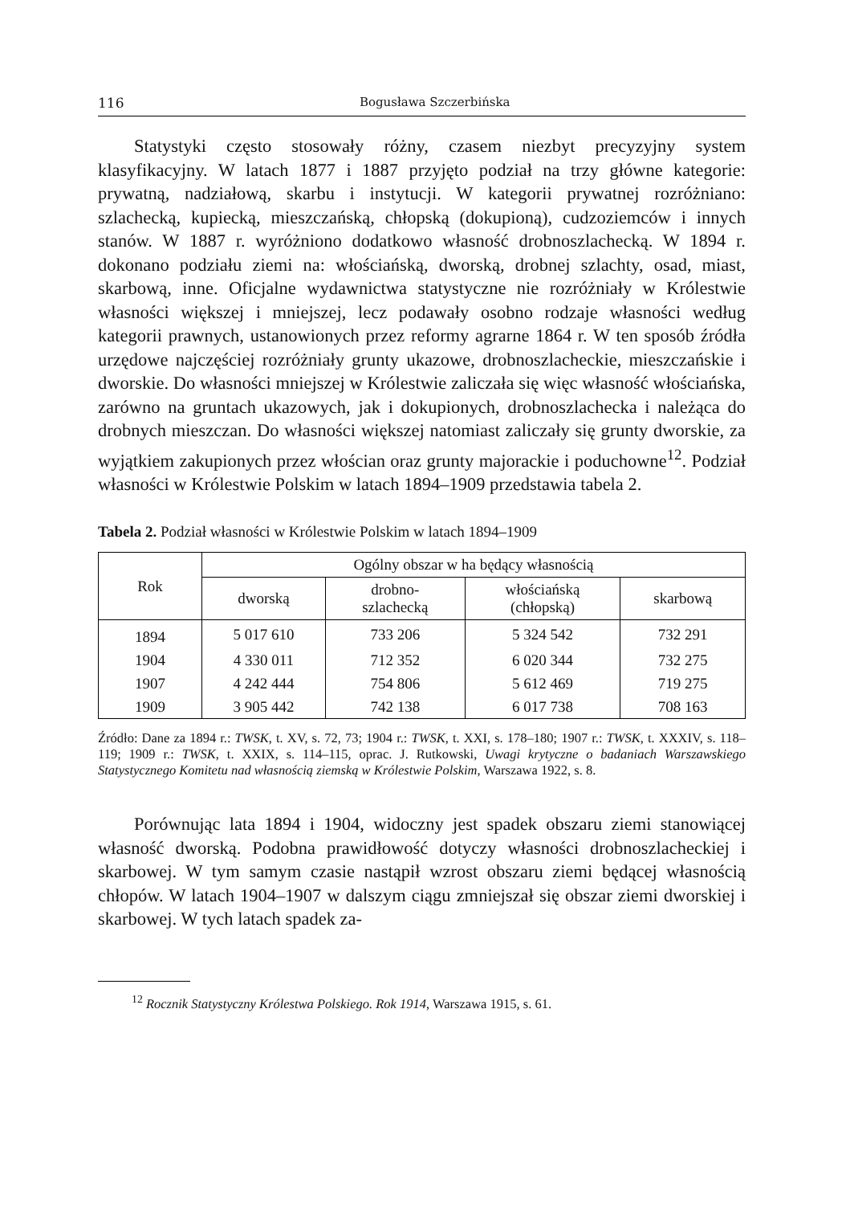116 Bogusława Szczerbińska
Statystyki często stosowały różny, czasem niezbyt precyzyjny system klasyfikacyjny. W latach 1877 i 1887 przyjęto podział na trzy główne kategorie: prywatną, nadziałową, skarbu i instytucji. W kategorii prywatnej rozróżniano: szlachecką, kupiecką, mieszczańską, chłopską (dokupioną), cudzoziemców i innych stanów. W 1887 r. wyróżniono dodatkowo własność drobnoszlachecką. W 1894 r. dokonano podziału ziemi na: włościańską, dworską, drobnej szlachty, osad, miast, skarbową, inne. Oficjalne wydawnictwa statystyczne nie rozróżniały w Królestwie własności większej i mniejszej, lecz podawały osobno rodzaje własności według kategorii prawnych, ustanowionych przez reformy agrarne 1864 r. W ten sposób źródła urzędowe najczęściej rozróżniały grunty ukazowe, drobnoszlacheckie, mieszczańskie i dworskie. Do własności mniejszej w Królestwie zaliczała się więc własność włościańska, zarówno na gruntach ukazowych, jak i dokupionych, drobnoszlachecka i należąca do drobnych mieszczan. Do własności większej natomiast zaliczały się grunty dworskie, za wyjątkiem zakupionych przez włościan oraz grunty majorackie i poduchowne<sup>12</sup>. Podział własności w Królestwie Polskim w latach 1894–1909 przedstawia tabela 2.
Tabela 2. Podział własności w Królestwie Polskim w latach 1894–1909
| Rok | Ogólny obszar w ha będący własnością | | | |
| --- | --- | --- | --- | --- |
| | dworską | drobno- szlachecką | włościańską (chłopską) | skarbową |
| 1894 | 5 017 610 | 733 206 | 5 324 542 | 732 291 |
| 1904 | 4 330 011 | 712 352 | 6 020 344 | 732 275 |
| 1907 | 4 242 444 | 754 806 | 5 612 469 | 719 275 |
| 1909 | 3 905 442 | 742 138 | 6 017 738 | 708 163 |
Źródło: Dane za 1894 r.: TWSK, t. XV, s. 72, 73; 1904 r.: TWSK, t. XXI, s. 178–180; 1907 r.: TWSK, t. XXXIV, s. 118–119; 1909 r.: TWSK, t. XXIX, s. 114–115, oprac. J. Rutkowski, Uwagi krytyczne o badaniach Warszawskiego Statystycznego Komitetu nad własnością ziemską w Królestwie Polskim, Warszawa 1922, s. 8.
Porównując lata 1894 i 1904, widoczny jest spadek obszaru ziemi stanowiącej własność dworską. Podobna prawidłowość dotyczy własności drobnoszlacheckiej i skarbowej. W tym samym czasie nastąpił wzrost obszaru ziemi będącej własnością chłopów. W latach 1904–1907 w dalszym ciągu zmniejszał się obszar ziemi dworskiej i skarbowej. W tych latach spadek za-
<sup>12</sup> Rocznik Statystyczny Królestwa Polskiego. Rok 1914, Warszawa 1915, s. 61.